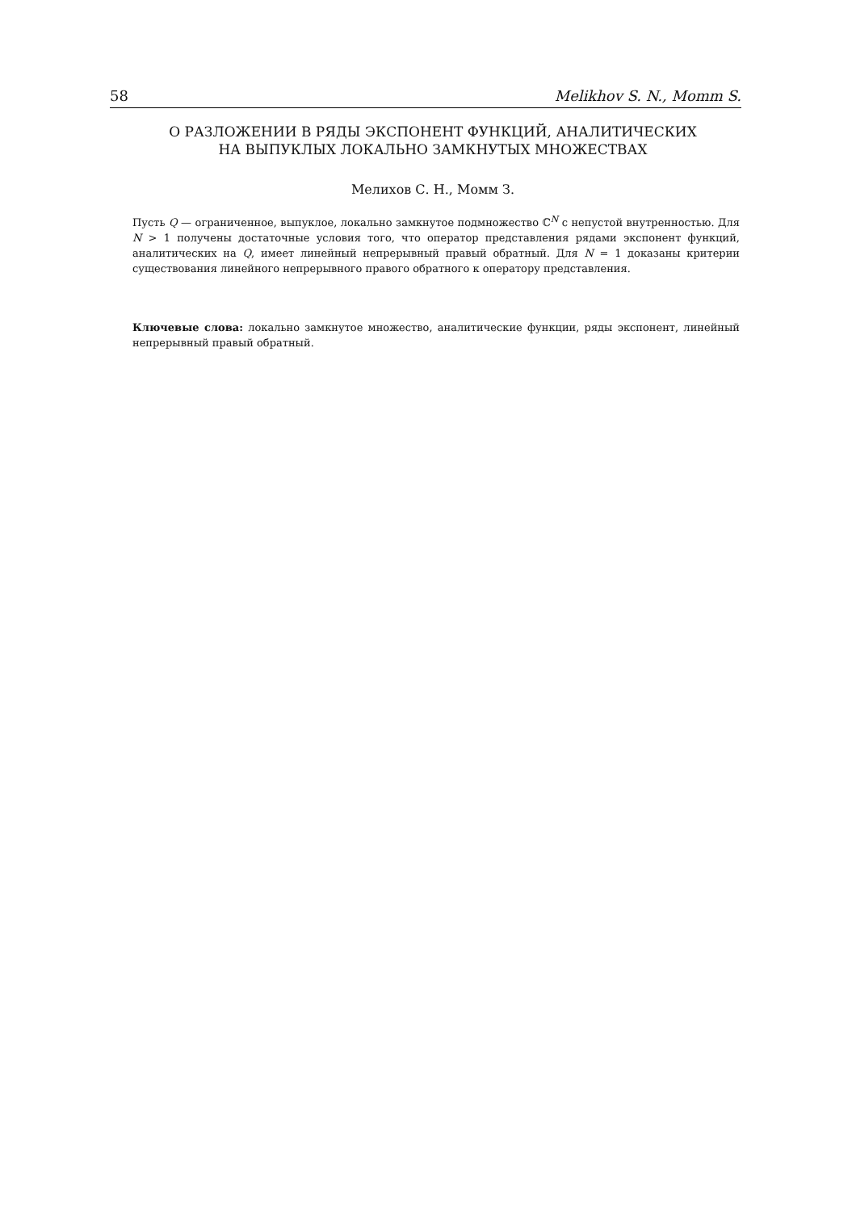58 Melikhov S. N., Momm S.
О РАЗЛОЖЕНИИ В РЯДЫ ЭКСПОНЕНТ ФУНКЦИЙ, АНАЛИТИЧЕСКИХ
НА ВЫПУКЛЫХ ЛОКАЛЬНО ЗАМКНУТЫХ МНОЖЕСТВАХ
Мелихов С. Н., Момм З.
Пусть Q — ограниченное, выпуклое, локально замкнутое подмножество ℂ<sup>N</sup> с непустой внутренностью. Для N > 1 получены достаточные условия того, что оператор представления рядами экспонент функций, аналитических на Q, имеет линейный непрерывный правый обратный. Для N = 1 доказаны критерии существования линейного непрерывного правого обратного к оператору представления.
Ключевые слова: локально замкнутое множество, аналитические функции, ряды экспонент, линейный непрерывный правый обратный.